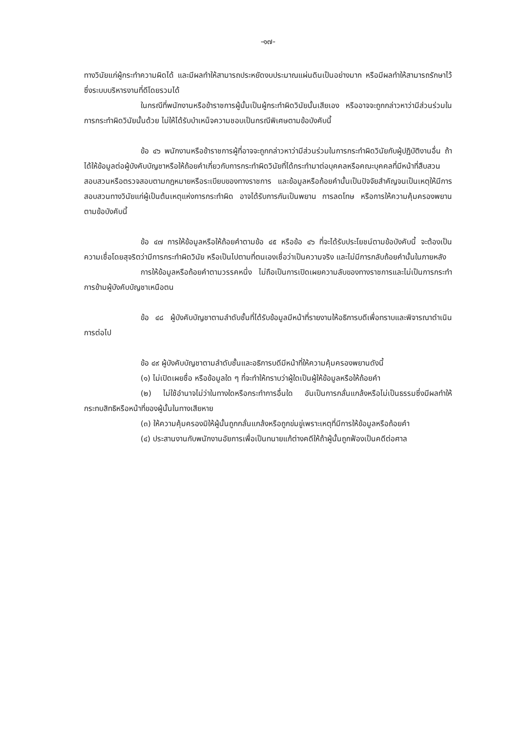-๑๗-
ทางวินัยแก่ผู้กระทำความผิดได้ และมีผลทำให้สามารถประหยัดงบประมาณแผ่นดินเป็นอย่างมาก หรือมีผลทำให้สามารถรักษาไว้ซึ่งระบบบริหารงานที่ดีโดยรวมได้
ในกรณีที่พนักงานหรือข้าราชการผู้นั้นเป็นผู้กระทำผิดวินัยนั้นเสียเอง หรืออาจจะถูกกล่าวหาว่ามีส่วนร่วมในการกระทำผิดวินัยนั้นด้วย ไม่ให้ได้รับบำเหน็จความชอบเป็นกรณีพิเศษตามข้อบังคับนี้
ข้อ ๔๖ พนักงานหรือข้าราชการผู้ที่อาจจะถูกกล่าวหาว่ามีส่วนร่วมในการกระทำผิดวินัยกับผู้ปฏิบัติงานอื่น ถ้าได้ให้ข้อมูลต่อผู้บังคับบัญชาหรือให้ถ้อยคำเกี่ยวกับการกระทำผิดวินัยที่ได้กระทำมาต่อบุคคลหรือคณะบุคคลที่มีหน้าที่สืบสวนสอบสวนหรือตรวจสอบตามกฎหมายหรือระเบียบของทางราชการ และข้อมูลหรือถ้อยคำนั้นเป็นปัจจัยสำคัญจนเป็นเหตุให้มีการสอบสวนทางวินัยแก่ผู้เป็นต้นเหตุแห่งการกระทำผิด อาจได้รับการกันเป็นพยาน การลดโทษ หรือการให้ความคุ้มครองพยานตามข้อบังคับนี้
ข้อ ๔๗ การให้ข้อมูลหรือให้ถ้อยคำตามข้อ ๔๕ หรือข้อ ๔๖ ที่จะได้รับประโยชน์ตามข้อบังคับนี้ จะต้องเป็นความเชื่อโดยสุจริตว่ามีการกระทำผิดวินัย หรือเป็นไปตามที่ตนเองเชื่อว่าเป็นความจริง และไม่มีการกลับถ้อยคำนั้นในภายหลัง
การให้ข้อมูลหรือถ้อยคำตามวรรคหนึ่ง ไม่ถือเป็นการเปิดเผยความลับของทางราชการและไม่เป็นการกระทำการข้ามผู้บังคับบัญชาเหนือตน
ข้อ ๔๘ ผู้บังคับบัญชาตามลำดับชั้นที่ได้รับข้อมูลมีหน้าที่รายงานให้อธิการบดีเพื่อทราบและพิจารณาดำเนินการต่อไป
ข้อ ๔๙ ผู้บังคับบัญชาตามลำดับชั้นและอธิการบดีมีหน้าที่ให้ความคุ้มครองพยานดังนี้
(๑) ไม่เปิดเผยชื่อ หรือข้อมูลใด ๆ ที่จะทำให้ทราบว่าผู้ใดเป็นผู้ให้ข้อมูลหรือให้ถ้อยคำ
(๒) ไม่ใช้อำนาจไม่ว่าในทางใดหรือกระทำการอื่นใด อันเป็นการกลั่นแกล้งหรือไม่เป็นธรรมซึ่งมีผลทำให้กระทบสิทธิหรือหน้าที่ของผู้นั้นในทางเสียหาย
(๓) ให้ความคุ้มครองมิให้ผู้นั้นถูกกลั่นแกล้งหรือถูกข่มขู่เพราะเหตุที่มีการให้ข้อมูลหรือถ้อยคำ
(๔) ประสานงานกับพนักงานอัยการเพื่อเป็นทนายแก้ต่างคดีให้ถ้าผู้นั้นถูกฟ้องเป็นคดีต่อศาล